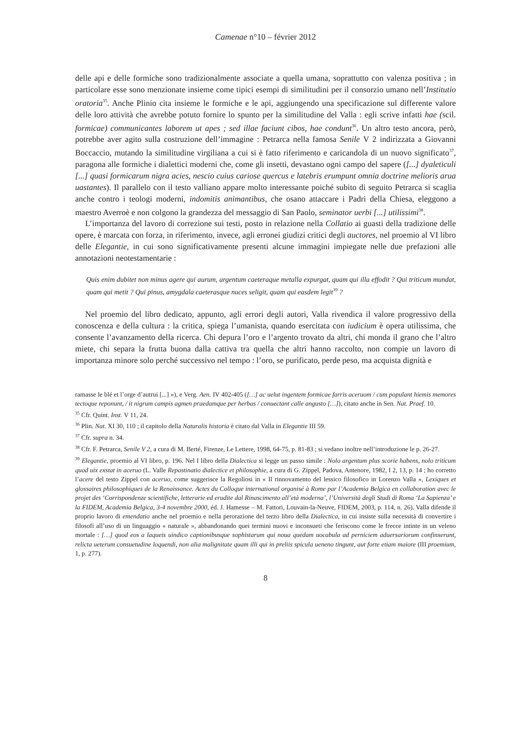Camenae n°10 – février 2012
delle api e delle formiche sono tradizionalmente associate a quella umana, soprattutto con valenza positiva ; in particolare esse sono menzionate insieme come tipici esempi di similitudini per il consorzio umano nell’Institutio oratoria<sup>35</sup>. Anche Plinio cita insieme le formiche e le api, aggiungendo una specificazione sul differente valore delle loro attività che avrebbe potuto fornire lo spunto per la similitudine del Valla : egli scrive infatti hae (scil. formicae) communicantes laborem ut apes ; sed illae faciunt cibos, hae condunt<sup>36</sup>. Un altro testo ancora, però, potrebbe aver agito sulla costruzione dell’immagine : Petrarca nella famosa Senile V 2 indirizzata a Giovanni Boccaccio, mutando la similitudine virgiliana a cui si è fatto riferimento e caricandola di un nuovo significato<sup>37</sup>, paragona alle formiche i dialettici moderni che, come gli insetti, devastano ogni campo del sapere ([...] dyaleticuli [...] quasi formicarum nigra acies, nescio cuius cariose quercus e latebris erumpunt omnia doctrine melioris arua uastantes). Il parallelo con il testo valliano appare molto interessante poiché subito di seguito Petrarca si scaglia anche contro i teologi moderni, indomitis animantibus, che osano attaccare i Padri della Chiesa, eleggono a maestro Averroè e non colgono la grandezza del messaggio di San Paolo, seminator uerbi [...] utilissimi<sup>38</sup>.
L’importanza del lavoro di correzione sui testi, posto in relazione nella Collatio ai guasti della tradizione delle opere, è marcata con forza, in riferimento, invece, agli erronei giudizi critici degli auctores, nel proemio al VI libro delle Elegantie, in cui sono significativamente presenti alcune immagini impiegate nelle due prefazioni alle annotazioni neotestamentarie :
Quis enim dubitet non minus agere qui aurum, argentum caeteraque metalla expurgat, quam qui illa effodit ? Qui triticum mundat, quam qui metit ? Qui pinus, amygdala caeterasque nuces seligit, quam qui easdem legit<sup>39</sup> ?
Nel proemio del libro dedicato, appunto, agli errori degli autori, Valla rivendica il valore progressivo della conoscenza e della cultura : la critica, spiega l’umanista, quando esercitata con iudicium è opera utilissima, che consente l’avanzamento della ricerca. Chi depura l’oro e l’argento trovato da altri, chi monda il grano che l’altro miete, chi separa la frutta buona dalla cattiva tra quella che altri hanno raccolto, non compie un lavoro di importanza minore solo perché successivo nel tempo : l’oro, se purificato, perde peso, ma acquista dignità e
ramasse le blé et l’orge d’autrui [...] »), e Verg. Aen. IV 402-405 ([…] ac uelut ingentem formicae farris aceruom / cum populant hiemis memores tectoque reponunt, / it nigrum campis agmen praedamque per herbas / conuectant calle angusto […]), citato anche in Sen. Nat. Praef. 10.
<sup>35</sup> Cfr. Quint. Inst. V 11, 24.
<sup>36</sup> Plin. Nat. XI 30, 110 ; il capitolo della Naturalis historia è citato dal Valla in Elegantie III 59.
<sup>37</sup> Cfr. supra n. 34.
<sup>38</sup> Cfr. F. Petrarca, Senile V 2, a cura di M. Berté, Firenze, Le Lettere, 1998, 64-75, p. 81-83 ; si vedano inoltre nell’introduzione le p. 26-27.
<sup>39</sup> Elegantie, proemio al VI libro, p. 196. Nel I libro della Dialectica si legge un passo simile : Nolo argentum plus scorie habens, nolo triticum quod uix exstat in aceruo (L. Valle Repastinatio dialectice et philosophie, a cura di G. Zippel, Padova, Antenore, 1982, I 2, 13, p. 14 ; ho corretto l’acere del testo Zippel con aceruo, come suggerisce la Regoliosi in « Il rinnovamento del lessico filosofico in Lorenzo Valla », Lexiques et glossaires philosophiques de la Renaissance. Actes du Colloque international organisé à Rome par l’Academia Belgica en collaboration avec le projet des ‘Corrispondenze scientifiche, letterarie ed erudite dal Rinascimento all’età moderna’, l’Università degli Studi di Roma ‘La Sapienza’ e la FIDEM, Academia Belgica, 3-4 novembre 2000, éd. J. Hamesse – M. Fattori, Louvain-la-Neuve, FIDEM, 2003, p. 114, n. 26). Valla difende il proprio lavoro di emendatio anche nel proemio e nella perorazione del terzo libro della Dialectica, in cui insiste sulla necessità di convertire i filosofi all’uso di un linguaggio « naturale », abbandonando quei termini nuovi e inconsueti che feriscono come le frecce intinte in un veleno mortale : […] quod eos a laqueis uindico captionibusque sophistarum qui noua quedam uocabula ad perniciem aduersariorum confinxerunt, relicta ueterum consuetudine loquendi, non alia malignitate quam illi qui in preliis spicula ueneno tingunt, aut forte etiam maiore (III proemium, 1, p. 277).
8